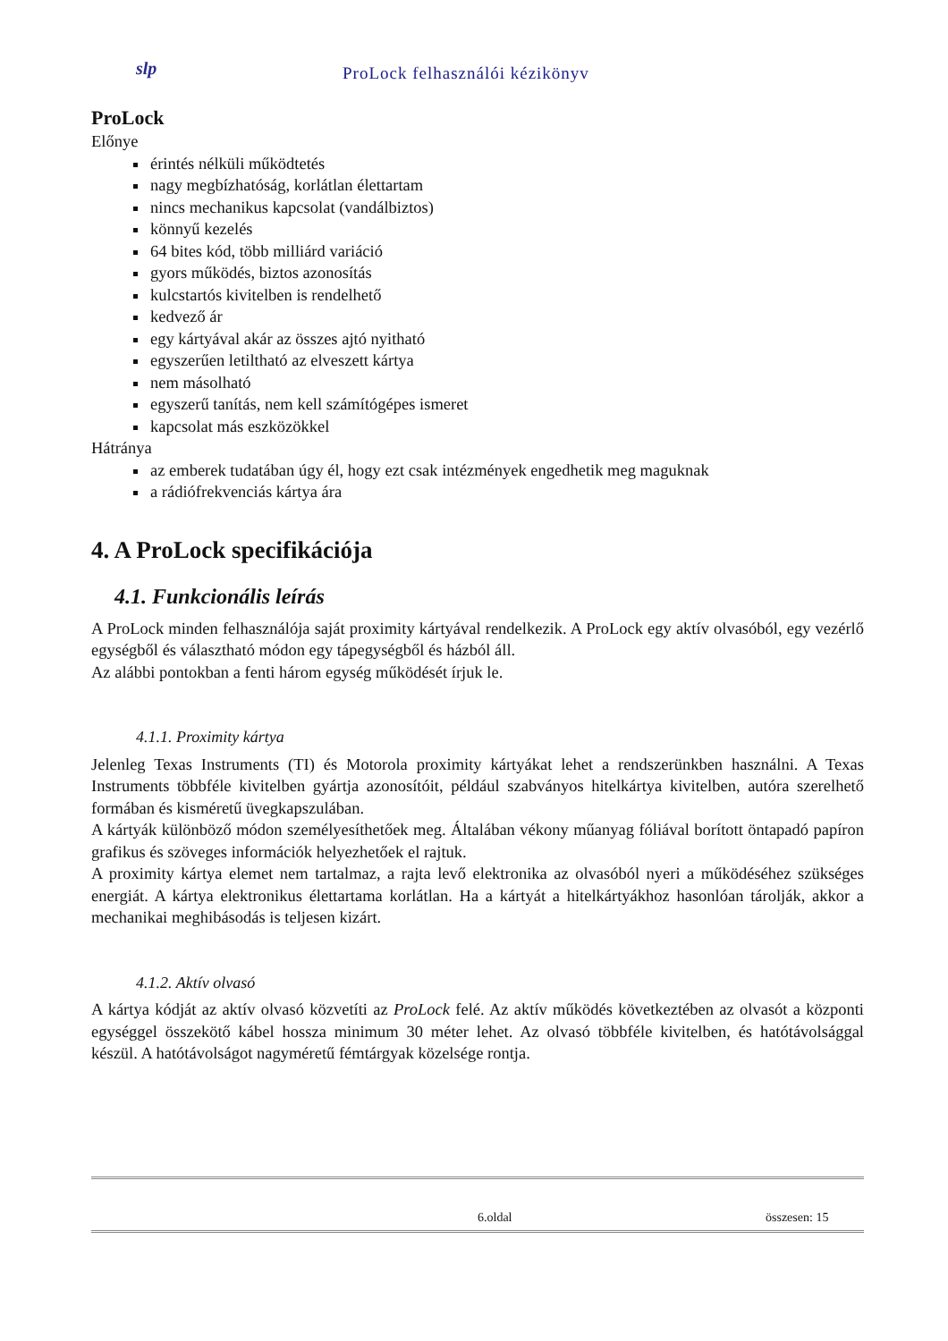slp ProLock felhasználói kézikönyv
ProLock
Előnye
érintés nélküli működtetés
nagy megbízhatóság, korlátlan élettartam
nincs mechanikus kapcsolat (vandálbiztos)
könnyű kezelés
64 bites kód, több milliárd variáció
gyors működés, biztos azonosítás
kulcstartós kivitelben is rendelhető
kedvező ár
egy kártyával akár az összes ajtó nyitható
egyszerűen letiltható az elveszett kártya
nem másolható
egyszerű tanítás, nem kell számítógépes ismeret
kapcsolat más eszközökkel
Hátránya
az emberek tudatában úgy él, hogy ezt csak intézmények engedhetik meg maguknak
a rádiófrekvenciás kártya ára
4. A ProLock specifikációja
4.1. Funkcionális leírás
A ProLock minden felhasználója saját proximity kártyával rendelkezik. A ProLock egy aktív olvasóból, egy vezérlő egységből és választható módon egy tápegységből és házból áll.
Az alábbi pontokban a fenti három egység működését írjuk le.
4.1.1. Proximity kártya
Jelenleg Texas Instruments (TI) és Motorola proximity kártyákat lehet a rendszerünkben használni. A Texas Instruments többféle kivitelben gyártja azonosítóit, például szabványos hitelkártya kivitelben, autóra szerelhető formában és kisméretű üvegkapszulában.
A kártyák különböző módon személyesíthetőek meg. Általában vékony műanyag fóliával borított öntapadó papíron grafikus és szöveges információk helyezhetőek el rajtuk.
A proximity kártya elemet nem tartalmaz, a rajta levő elektronika az olvasóból nyeri a működéséhez szükséges energiát. A kártya elektronikus élettartama korlátlan. Ha a kártyát a hitelkártyákhoz hasonlóan tárolják, akkor a mechanikai meghibásodás is teljesen kizárt.
4.1.2. Aktív olvasó
A kártya kódját az aktív olvasó közvetíti az ProLock felé. Az aktív működés következtében az olvasót a központi egységgel összekötő kábel hossza minimum 30 méter lehet. Az olvasó többféle kivitelben, és hatótávolsággal készül. A hatótávolságot nagyméretű fémtárgyak közelsége rontja.
6.oldal összesen: 15